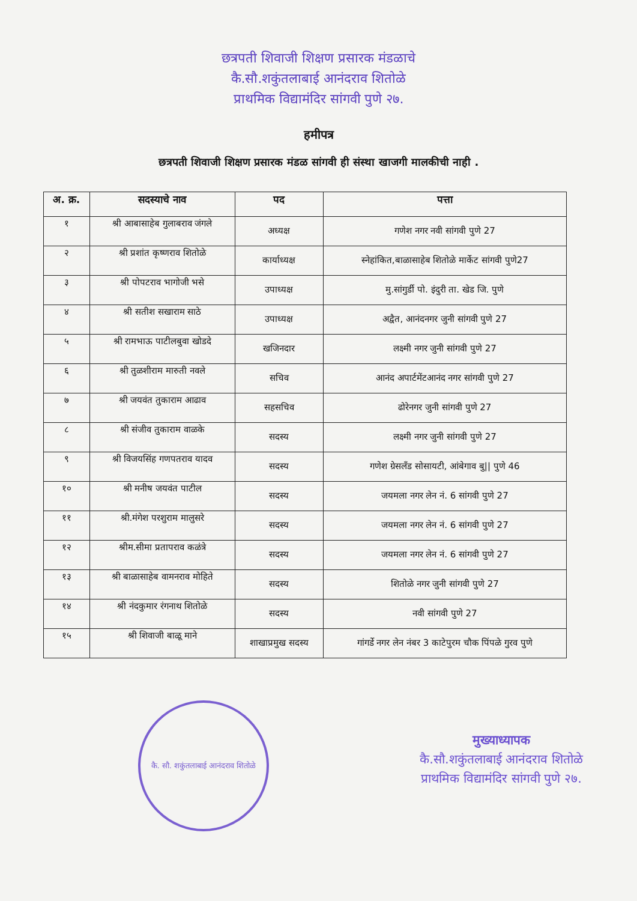छत्रपती शिवाजी शिक्षण प्रसारक मंडळाचे
कै.सौ.शकुंतलाबाई आनंदराव शितोळे
प्राथमिक विद्यामंदिर सांगवी पुणे २७.
हमीपत्र
छत्रपती शिवाजी शिक्षण प्रसारक मंडळ सांगवी ही संस्था खाजगी मालकीची नाही .
| अ. क्र. | सदस्याचे नाव | पद | पत्ता |
| --- | --- | --- | --- |
| १ | श्री आबासाहेब गुलाबराव जंगले | अध्यक्ष | गणेश नगर नवी सांगवी पुणे 27 |
| २ | श्री प्रशांत कृष्णराव शितोळे | कार्याध्यक्ष | स्नेहांकित,बाळासाहेब शितोळे मार्केट सांगवी पुणे27 |
| ३ | श्री पोपटराव भागोजी भसे | उपाध्यक्ष | मु.सांगुर्डी पो. इंदुरी ता. खेड जि. पुणे |
| ४ | श्री सतीश सखाराम साठे | उपाध्यक्ष | अद्वैत, आनंदनगर जुनी सांगवी पुणे 27 |
| ५ | श्री रामभाऊ पाटीलबुवा खोडदे | खजिनदार | लक्ष्मी नगर जुनी सांगवी पुणे 27 |
| ६ | श्री तुळशीराम मारुती नवले | सचिव | आनंद अपार्टमेंटआनंद नगर सांगवी पुणे 27 |
| ७ | श्री जयवंत तुकाराम आढाव | सहसचिव | ढोरेनगर जुनी सांगवी पुणे 27 |
| ८ | श्री संजीव तुकाराम वाळके | सदस्य | लक्ष्मी नगर जुनी सांगवी पुणे 27 |
| ९ | श्री विजयसिंह गणपतराव यादव | सदस्य | गणेश ग्रेसलँड सोसायटी, आंबेगाव बु// पुणे 46 |
| १० | श्री मनीष जयवंत पाटील | सदस्य | जयमला नगर लेन नं. 6 सांगवी पुणे 27 |
| ११ | श्री.मंगेश परशुराम मालुसरे | सदस्य | जयमला नगर लेन नं. 6 सांगवी पुणे 27 |
| १२ | श्रीम.सीमा प्रतापराव कळंत्रे | सदस्य | जयमला नगर लेन नं. 6 सांगवी पुणे 27 |
| १३ | श्री बाळासाहेब वामनराव मोहिते | सदस्य | शितोळे नगर जुनी सांगवी पुणे 27 |
| १४ | श्री नंदकुमार रंगनाथ शितोळे | सदस्य | नवी सांगवी पुणे 27 |
| १५ | श्री शिवाजी बाळू माने | शाखाप्रमुख सदस्य | गांगर्डे नगर लेन नंबर 3 काटेपुरम चौक पिंपळे गुरव पुणे |
कै. सौ. शकुंतलाबाई आनंदराव शितोळे
मुख्याध्यापक
कै.सौ.शकुंतलाबाई आनंदराव शितोळे
प्राथमिक विद्यामंदिर सांगवी पुणे २७.